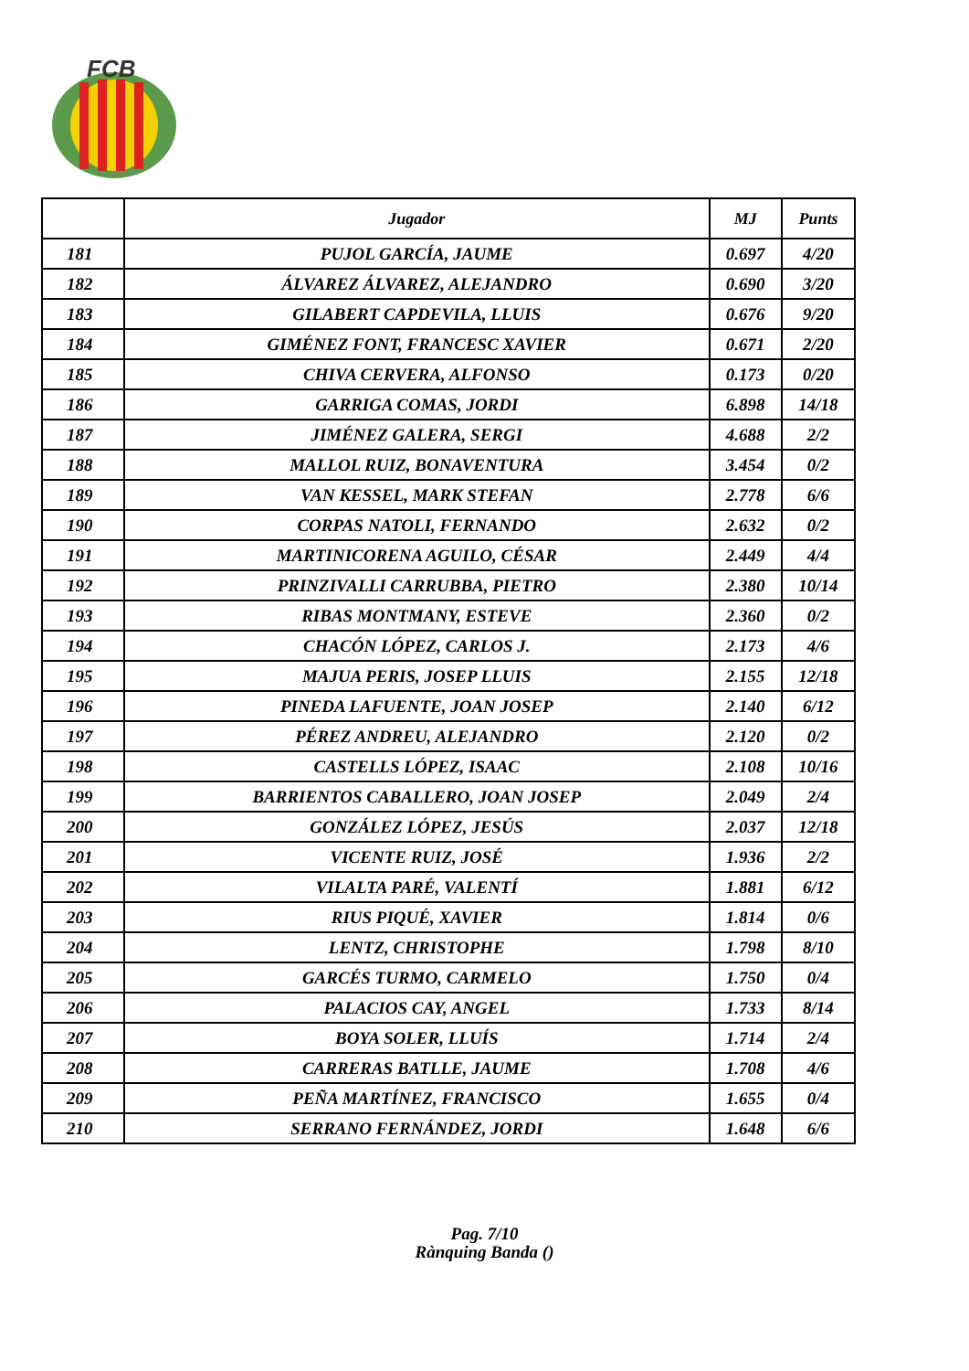FCB
| | Jugador | MJ | Punts |
| --- | --- | --- | --- |
| 181 | PUJOL GARCÍA, JAUME | 0.697 | 4/20 |
| 182 | ÁLVAREZ ÁLVAREZ, ALEJANDRO | 0.690 | 3/20 |
| 183 | GILABERT CAPDEVILA, LLUIS | 0.676 | 9/20 |
| 184 | GIMÉNEZ FONT, FRANCESC XAVIER | 0.671 | 2/20 |
| 185 | CHIVA CERVERA, ALFONSO | 0.173 | 0/20 |
| 186 | GARRIGA COMAS, JORDI | 6.898 | 14/18 |
| 187 | JIMÉNEZ GALERA, SERGI | 4.688 | 2/2 |
| 188 | MALLOL RUIZ, BONAVENTURA | 3.454 | 0/2 |
| 189 | VAN KESSEL, MARK STEFAN | 2.778 | 6/6 |
| 190 | CORPAS NATOLI, FERNANDO | 2.632 | 0/2 |
| 191 | MARTINICORENA AGUILO, CÉSAR | 2.449 | 4/4 |
| 192 | PRINZIVALLI CARRUBBA, PIETRO | 2.380 | 10/14 |
| 193 | RIBAS MONTMANY, ESTEVE | 2.360 | 0/2 |
| 194 | CHACÓN LÓPEZ, CARLOS J. | 2.173 | 4/6 |
| 195 | MAJUA PERIS, JOSEP LLUIS | 2.155 | 12/18 |
| 196 | PINEDA LAFUENTE, JOAN JOSEP | 2.140 | 6/12 |
| 197 | PÉREZ ANDREU, ALEJANDRO | 2.120 | 0/2 |
| 198 | CASTELLS LÓPEZ, ISAAC | 2.108 | 10/16 |
| 199 | BARRIENTOS CABALLERO, JOAN JOSEP | 2.049 | 2/4 |
| 200 | GONZÁLEZ LÓPEZ, JESÚS | 2.037 | 12/18 |
| 201 | VICENTE RUIZ, JOSÉ | 1.936 | 2/2 |
| 202 | VILALTA PARÉ, VALENTÍ | 1.881 | 6/12 |
| 203 | RIUS PIQUÉ, XAVIER | 1.814 | 0/6 |
| 204 | LENTZ, CHRISTOPHE | 1.798 | 8/10 |
| 205 | GARCÉS TURMO, CARMELO | 1.750 | 0/4 |
| 206 | PALACIOS CAY, ANGEL | 1.733 | 8/14 |
| 207 | BOYA SOLER, LLUÍS | 1.714 | 2/4 |
| 208 | CARRERAS BATLLE, JAUME | 1.708 | 4/6 |
| 209 | PEÑA MARTÍNEZ, FRANCISCO | 1.655 | 0/4 |
| 210 | SERRANO FERNÁNDEZ, JORDI | 1.648 | 6/6 |
Pag. 7/10
Rànquing Banda ()